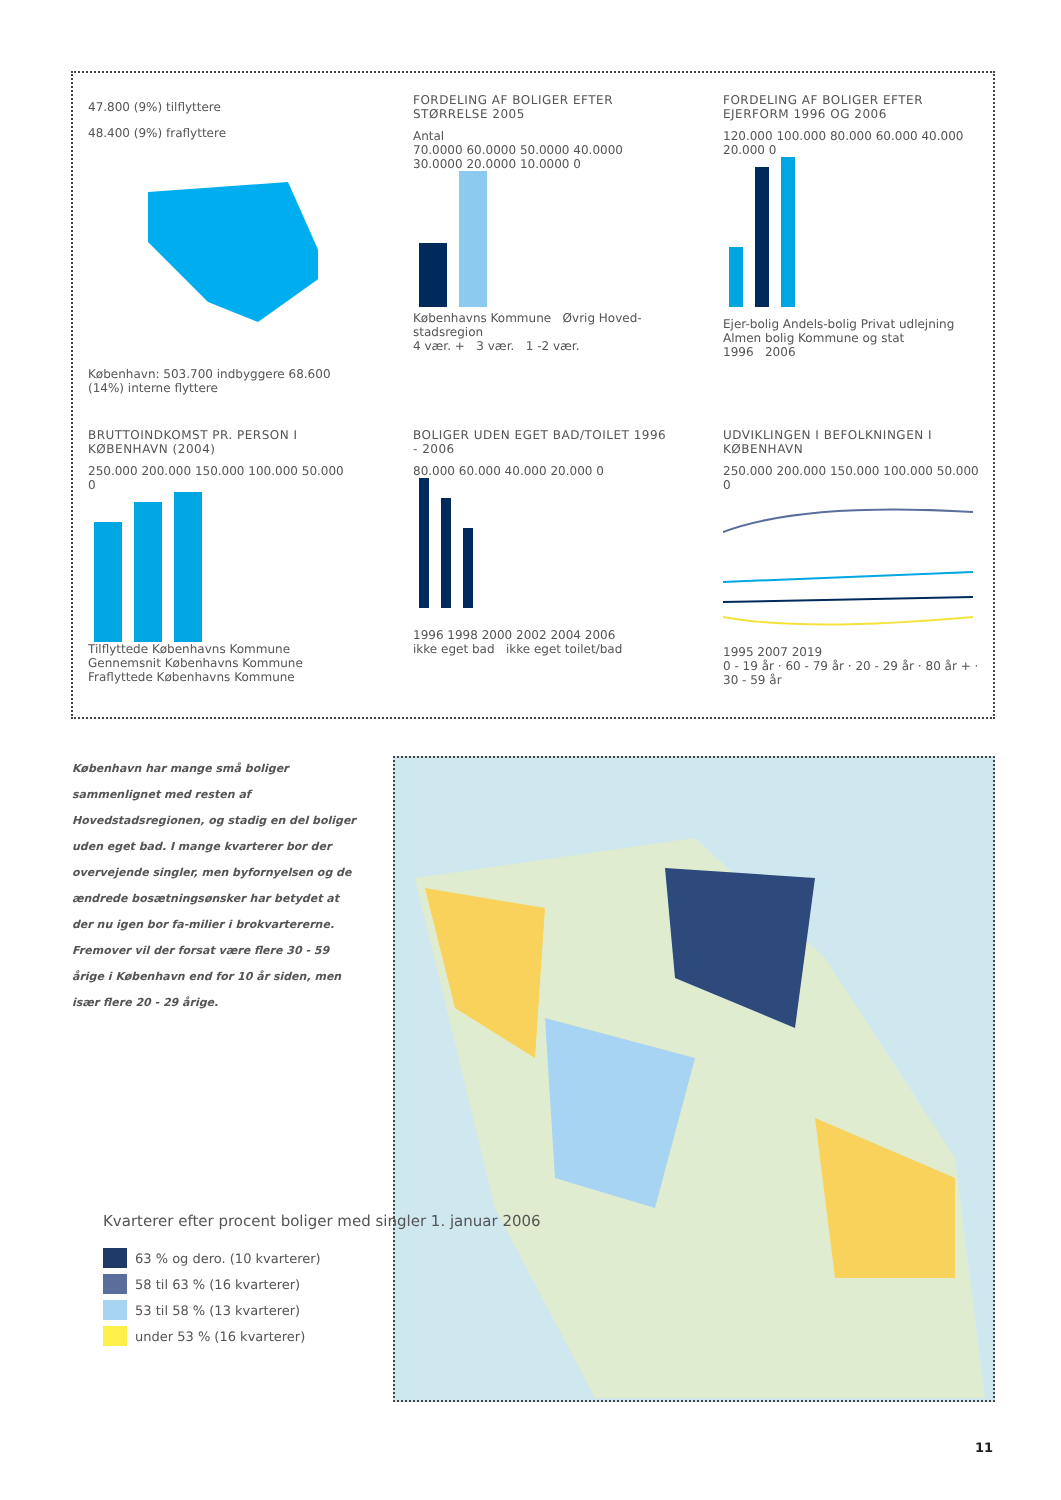47.800 (9%) tilflyttere
48.400 (9%) fraflyttere
København: 503.700 indbyggere 68.600 (14%) interne flyttere
FORDELING AF BOLIGER EFTER STØRRELSE 2005
Antal
70.0000 60.0000 50.0000 40.0000 30.0000 20.0000 10.0000 0
Københavns Kommune Øvrig Hoved-stadsregion
4 vær. + 3 vær. 1 -2 vær.
FORDELING AF BOLIGER EFTER EJERFORM 1996 OG 2006
120.000 100.000 80.000 60.000 40.000 20.000 0
Ejer-bolig Andels-bolig Privat udlejning Almen bolig Kommune og stat
1996 2006
BRUTTOINDKOMST PR. PERSON I KØBENHAVN (2004)
250.000 200.000 150.000 100.000 50.000 0
Tilflyttede Københavns Kommune Gennemsnit Københavns Kommune Fraflyttede Københavns Kommune
BOLIGER UDEN EGET BAD/TOILET 1996 - 2006
80.000 60.000 40.000 20.000 0
1996 1998 2000 2002 2004 2006
ikke eget bad ikke eget toilet/bad
UDVIKLINGEN I BEFOLKNINGEN I KØBENHAVN
250.000 200.000 150.000 100.000 50.000 0
1995 2007 2019
0 - 19 år · 60 - 79 år · 20 - 29 år · 80 år + · 30 - 59 år
København har mange små boliger sammenlignet med resten af Hovedstadsregionen, og stadig en del boliger uden eget bad. I mange kvarterer bor der overvejende singler, men byfornyelsen og de ændrede bosætningsønsker har betydet at der nu igen bor fa-milier i brokvartererne. Fremover vil der forsat være flere 30 - 59 årige i København end for 10 år siden, men især flere 20 - 29 årige.
Kvarterer efter procent boliger med singler 1. januar 2006
63 % og dero. (10 kvarterer)
58 til 63 % (16 kvarterer)
53 til 58 % (13 kvarterer)
under 53 % (16 kvarterer)
11